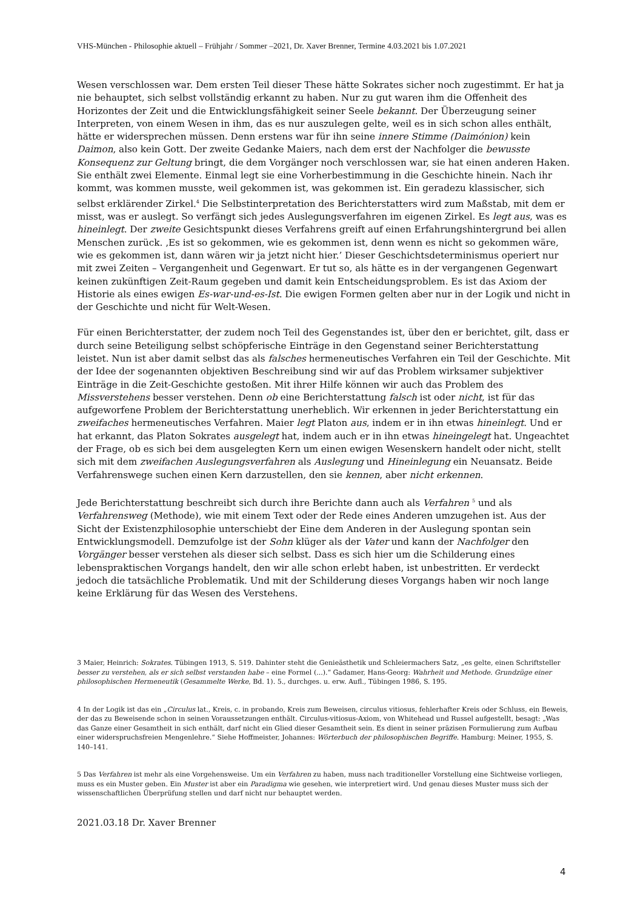VHS-München - Philosophie aktuell – Frühjahr / Sommer –2021, Dr. Xaver Brenner, Termine 4.03.2021 bis 1.07.2021
Wesen verschlossen war. Dem ersten Teil dieser These hätte Sokrates sicher noch zugestimmt. Er hat ja nie behauptet, sich selbst vollständig erkannt zu haben. Nur zu gut waren ihm die Offenheit des Horizontes der Zeit und die Entwicklungsfähigkeit seiner Seele bekannt. Der Überzeugung seiner Interpreten, von einem Wesen in ihm, das es nur auszulegen gelte, weil es in sich schon alles enthält, hätte er widersprechen müssen. Denn erstens war für ihn seine innere Stimme (Daimónion) kein Daimon, also kein Gott. Der zweite Gedanke Maiers, nach dem erst der Nachfolger die bewusste Konsequenz zur Geltung bringt, die dem Vorgänger noch verschlossen war, sie hat einen anderen Haken. Sie enthält zwei Elemente. Einmal legt sie eine Vorherbestimmung in die Geschichte hinein. Nach ihr kommt, was kommen musste, weil gekommen ist, was gekommen ist. Ein geradezu klassischer, sich selbst erklärender Zirkel.<sup>4</sup> Die Selbstinterpretation des Berichterstatters wird zum Maßstab, mit dem er misst, was er auslegt. So verfängt sich jedes Auslegungsverfahren im eigenen Zirkel. Es legt aus, was es hineinlegt. Der zweite Gesichtspunkt dieses Verfahrens greift auf einen Erfahrungshintergrund bei allen Menschen zurück. ‚Es ist so gekommen, wie es gekommen ist, denn wenn es nicht so gekommen wäre, wie es gekommen ist, dann wären wir ja jetzt nicht hier.’ Dieser Geschichtsdeterminismus operiert nur mit zwei Zeiten – Vergangenheit und Gegenwart. Er tut so, als hätte es in der vergangenen Gegenwart keinen zukünftigen Zeit-Raum gegeben und damit kein Entscheidungsproblem. Es ist das Axiom der Historie als eines ewigen Es-war-und-es-Ist. Die ewigen Formen gelten aber nur in der Logik und nicht in der Geschichte und nicht für Welt-Wesen.
Für einen Berichterstatter, der zudem noch Teil des Gegenstandes ist, über den er berichtet, gilt, dass er durch seine Beteiligung selbst schöpferische Einträge in den Gegenstand seiner Berichterstattung leistet. Nun ist aber damit selbst das als falsches hermeneutisches Verfahren ein Teil der Geschichte. Mit der Idee der sogenannten objektiven Beschreibung sind wir auf das Problem wirksamer subjektiver Einträge in die Zeit-Geschichte gestoßen. Mit ihrer Hilfe können wir auch das Problem des Missverstehens besser verstehen. Denn ob eine Berichterstattung falsch ist oder nicht, ist für das aufgeworfene Problem der Berichterstattung unerheblich. Wir erkennen in jeder Berichterstattung ein zweifaches hermeneutisches Verfahren. Maier legt Platon aus, indem er in ihn etwas hineinlegt. Und er hat erkannt, das Platon Sokrates ausgelegt hat, indem auch er in ihn etwas hineingelegt hat. Ungeachtet der Frage, ob es sich bei dem ausgelegten Kern um einen ewigen Wesenskern handelt oder nicht, stellt sich mit dem zweifachen Auslegungsverfahren als Auslegung und Hineinlegung ein Neuansatz. Beide Verfahrenswege suchen einen Kern darzustellen, den sie kennen, aber nicht erkennen.
Jede Berichterstattung beschreibt sich durch ihre Berichte dann auch als Verfahren <sup>5</sup> und als Verfahrensweg (Methode), wie mit einem Text oder der Rede eines Anderen umzugehen ist. Aus der Sicht der Existenzphilosophie unterschiebt der Eine dem Anderen in der Auslegung spontan sein Entwicklungsmodell. Demzufolge ist der Sohn klüger als der Vater und kann der Nachfolger den Vorgänger besser verstehen als dieser sich selbst. Dass es sich hier um die Schilderung eines lebenspraktischen Vorgangs handelt, den wir alle schon erlebt haben, ist unbestritten. Er verdeckt jedoch die tatsächliche Problematik. Und mit der Schilderung dieses Vorgangs haben wir noch lange keine Erklärung für das Wesen des Verstehens.
3 Maier, Heinrich: Sokrates. Tübingen 1913, S. 519. Dahinter steht die Genieästhetik und Schleiermachers Satz, „es gelte, einen Schriftsteller besser zu verstehen, als er sich selbst verstanden habe – eine Formel (...).“ Gadamer, Hans-Georg: Wahrheit und Methode. Grundzüge einer philosophischen Hermeneutik (Gesammelte Werke, Bd. 1). 5., durchges. u. erw. Aufl., Tübingen 1986, S. 195.
4 In der Logik ist das ein „Circulus lat., Kreis, c. in probando, Kreis zum Beweisen, circulus vitiosus, fehlerhafter Kreis oder Schluss, ein Beweis, der das zu Beweisende schon in seinen Voraussetzungen enthält. Circulus-vitiosus-Axiom, von Whitehead und Russel aufgestellt, besagt: „Was das Ganze einer Gesamtheit in sich enthält, darf nicht ein Glied dieser Gesamtheit sein. Es dient in seiner präzisen Formulierung zum Aufbau einer widerspruchsfreien Mengenlehre.“ Siehe Hoffmeister, Johannes: Wörterbuch der philosophischen Begriffe. Hamburg: Meiner, 1955, S. 140–141.
5 Das Verfahren ist mehr als eine Vorgehensweise. Um ein Verfahren zu haben, muss nach traditioneller Vorstellung eine Sichtweise vorliegen, muss es ein Muster geben. Ein Muster ist aber ein Paradigma wie gesehen, wie interpretiert wird. Und genau dieses Muster muss sich der wissenschaftlichen Überprüfung stellen und darf nicht nur behauptet werden.
2021.03.18 Dr. Xaver Brenner
4